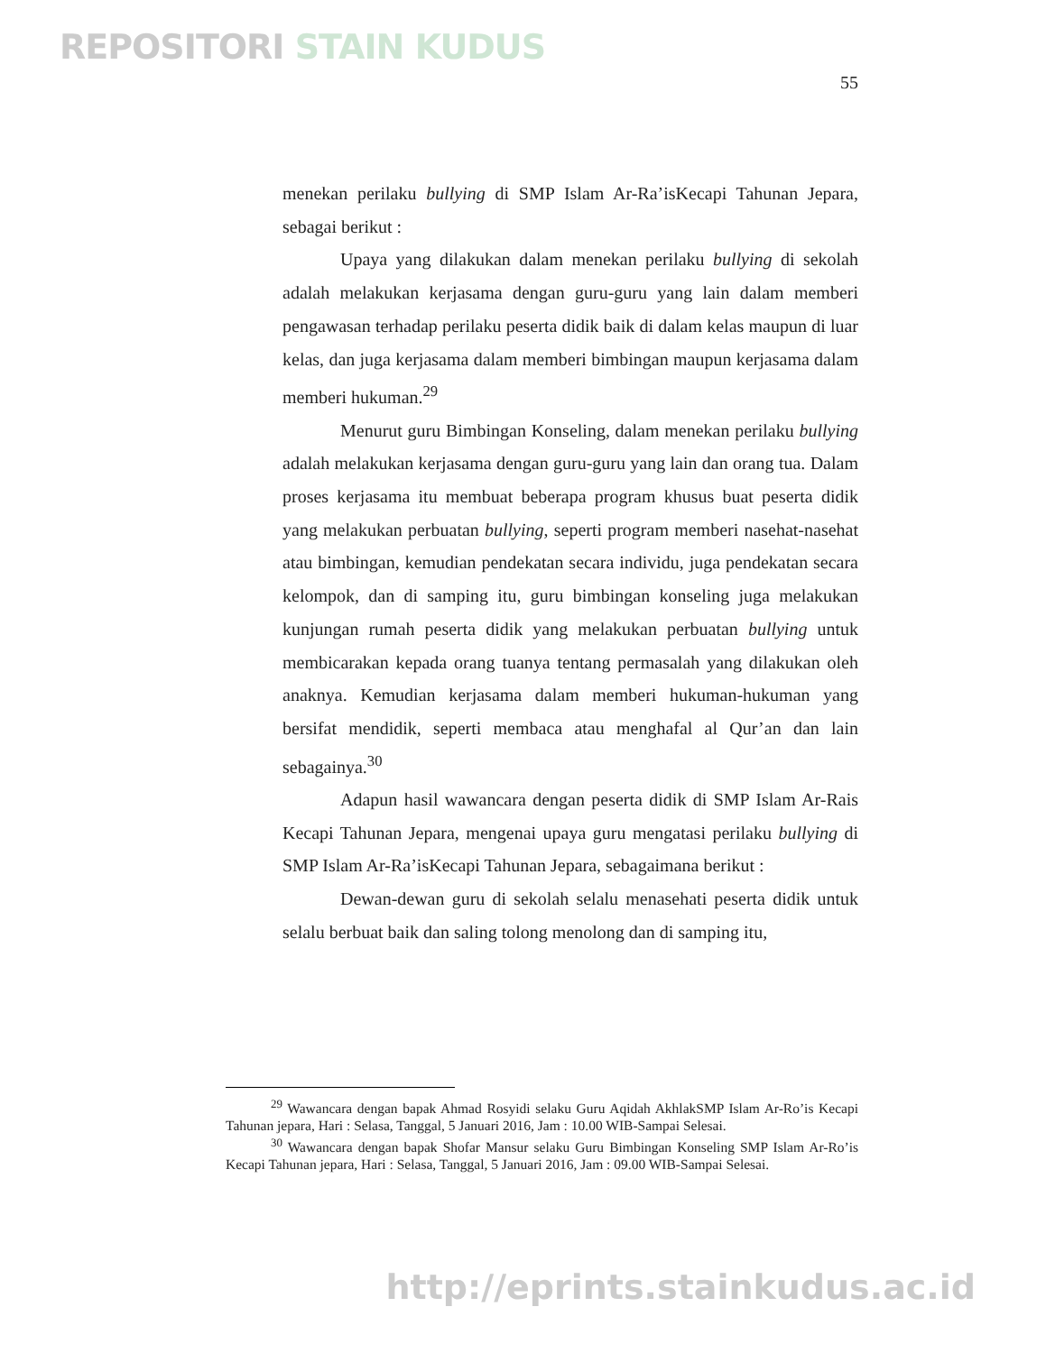REPOSITORI STAIN KUDUS
55
menekan perilaku bullying di SMP Islam Ar-Ra’isKecapi Tahunan Jepara, sebagai berikut :
Upaya yang dilakukan dalam menekan perilaku bullying di sekolah adalah melakukan kerjasama dengan guru-guru yang lain dalam memberi pengawasan terhadap perilaku peserta didik baik di dalam kelas maupun di luar kelas, dan juga kerjasama dalam memberi bimbingan maupun kerjasama dalam memberi hukuman.<sup>29</sup>
Menurut guru Bimbingan Konseling, dalam menekan perilaku bullying adalah melakukan kerjasama dengan guru-guru yang lain dan orang tua. Dalam proses kerjasama itu membuat beberapa program khusus buat peserta didik yang melakukan perbuatan bullying, seperti program memberi nasehat-nasehat atau bimbingan, kemudian pendekatan secara individu, juga pendekatan secara kelompok, dan di samping itu, guru bimbingan konseling juga melakukan kunjungan rumah peserta didik yang melakukan perbuatan bullying untuk membicarakan kepada orang tuanya tentang permasalah yang dilakukan oleh anaknya. Kemudian kerjasama dalam memberi hukuman-hukuman yang bersifat mendidik, seperti membaca atau menghafal al Qur’an dan lain sebagainya.<sup>30</sup>
Adapun hasil wawancara dengan peserta didik di SMP Islam Ar-Rais Kecapi Tahunan Jepara, mengenai upaya guru mengatasi perilaku bullying di SMP Islam Ar-Ra’isKecapi Tahunan Jepara, sebagaimana berikut :
Dewan-dewan guru di sekolah selalu menasehati peserta didik untuk selalu berbuat baik dan saling tolong menolong dan di samping itu,
<sup>29</sup> Wawancara dengan bapak Ahmad Rosyidi selaku Guru Aqidah AkhlakSMP Islam Ar-Ro’is Kecapi Tahunan jepara, Hari : Selasa, Tanggal, 5 Januari 2016, Jam : 10.00 WIB-Sampai Selesai.
<sup>30</sup> Wawancara dengan bapak Shofar Mansur selaku Guru Bimbingan Konseling SMP Islam Ar-Ro’is Kecapi Tahunan jepara, Hari : Selasa, Tanggal, 5 Januari 2016, Jam : 09.00 WIB-Sampai Selesai.
http://eprints.stainkudus.ac.id